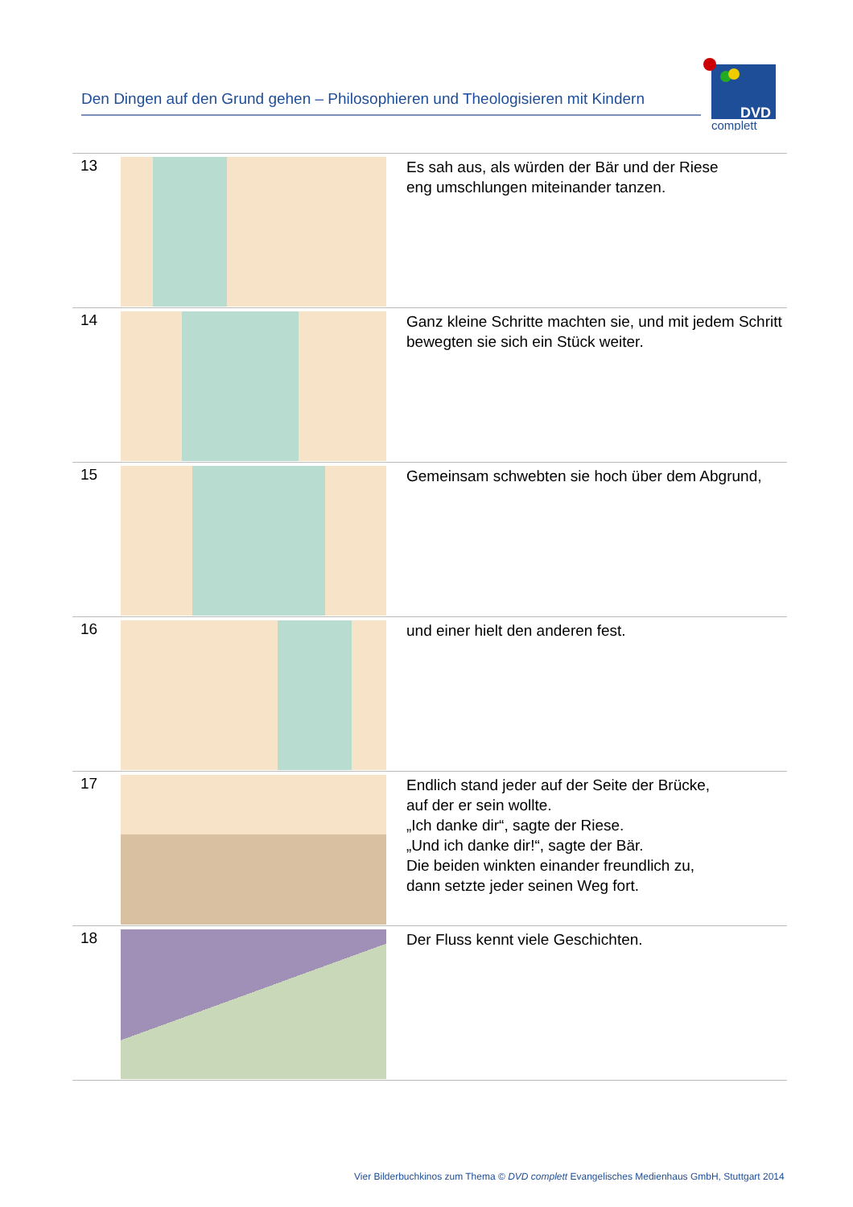Den Dingen auf den Grund gehen – Philosophieren und Theologisieren mit Kindern
DVD
complett
| 13 | | Es sah aus, als würden der Bär und der Riese eng umschlungen miteinander tanzen. |
| 14 | | Ganz kleine Schritte machten sie, und mit jedem Schritt bewegten sie sich ein Stück weiter. |
| 15 | | Gemeinsam schwebten sie hoch über dem Abgrund, |
| 16 | | und einer hielt den anderen fest. |
| 17 | | Endlich stand jeder auf der Seite der Brücke, auf der er sein wollte. „Ich danke dir“, sagte der Riese. „Und ich danke dir!“, sagte der Bär. Die beiden winkten einander freundlich zu, dann setzte jeder seinen Weg fort. |
| 18 | | Der Fluss kennt viele Geschichten. |
Vier Bilderbuchkinos zum Thema © DVD complett Evangelisches Medienhaus GmbH, Stuttgart 2014